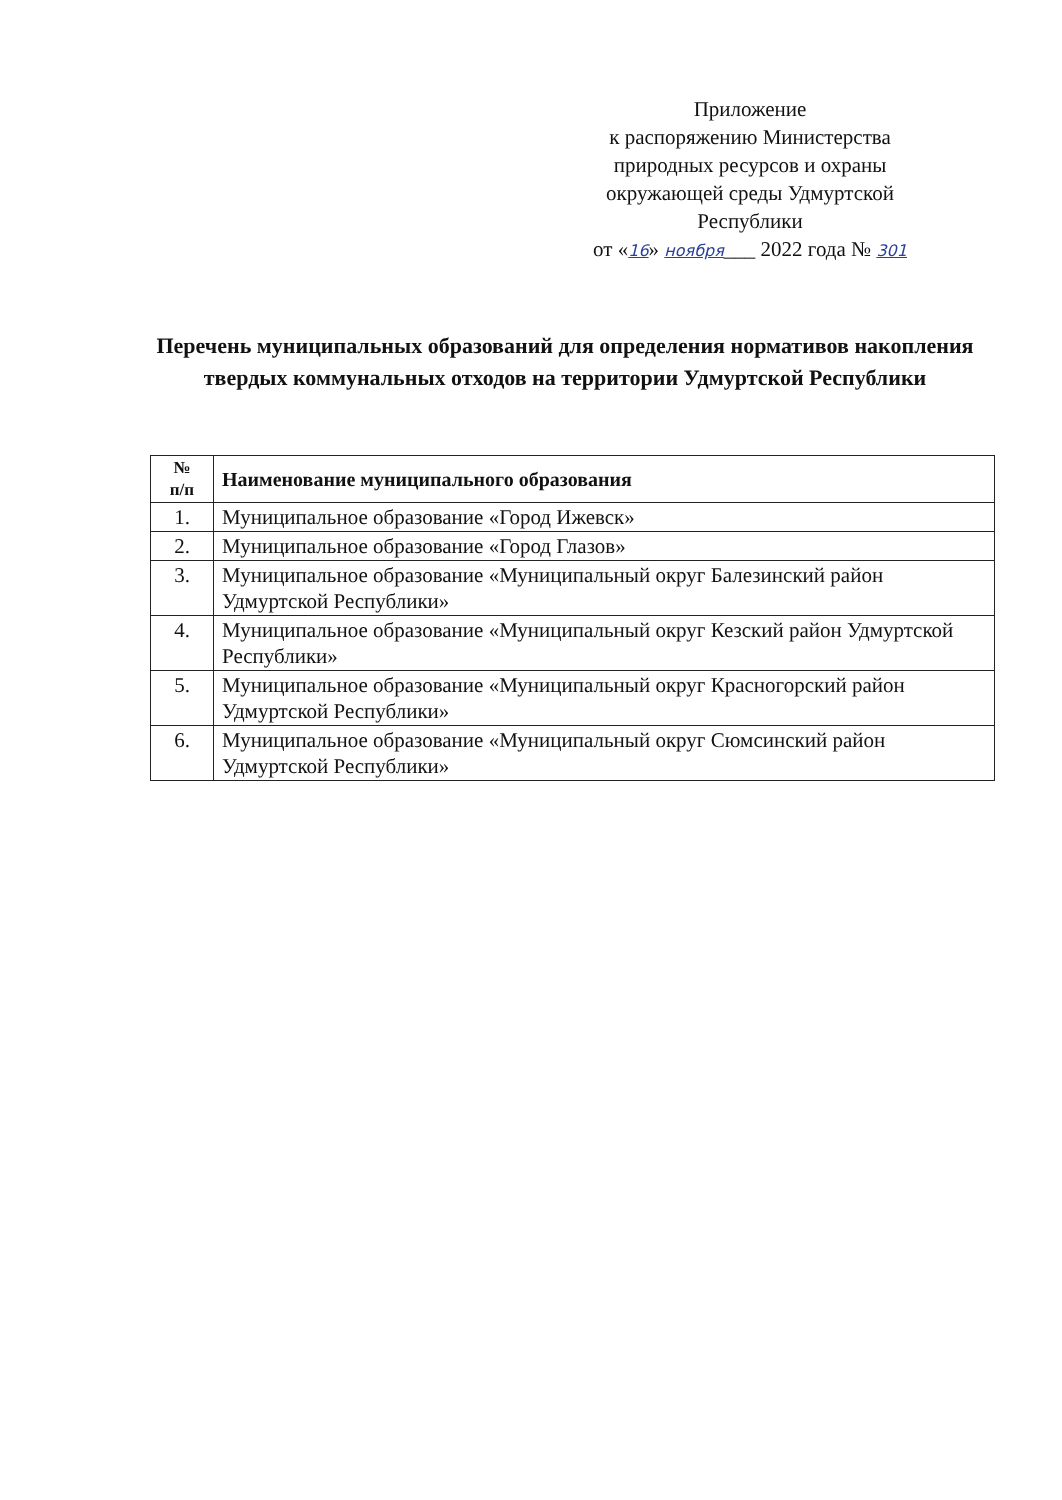Приложение
к распоряжению Министерства
природных ресурсов и охраны
окружающей среды Удмуртской
Республики
от «16» ноября___ 2022 года № 301
Перечень муниципальных образований для определения нормативов накопления твердых коммунальных отходов на территории Удмуртской Республики
| № п/п | Наименование муниципального образования |
| --- | --- |
| 1. | Муниципальное образование «Город Ижевск» |
| 2. | Муниципальное образование «Город Глазов» |
| 3. | Муниципальное образование «Муниципальный округ Балезинский район Удмуртской Республики» |
| 4. | Муниципальное образование «Муниципальный округ Кезский район Удмуртской Республики» |
| 5. | Муниципальное образование «Муниципальный округ Красногорский район Удмуртской Республики» |
| 6. | Муниципальное образование «Муниципальный округ Сюмсинский район Удмуртской Республики» |